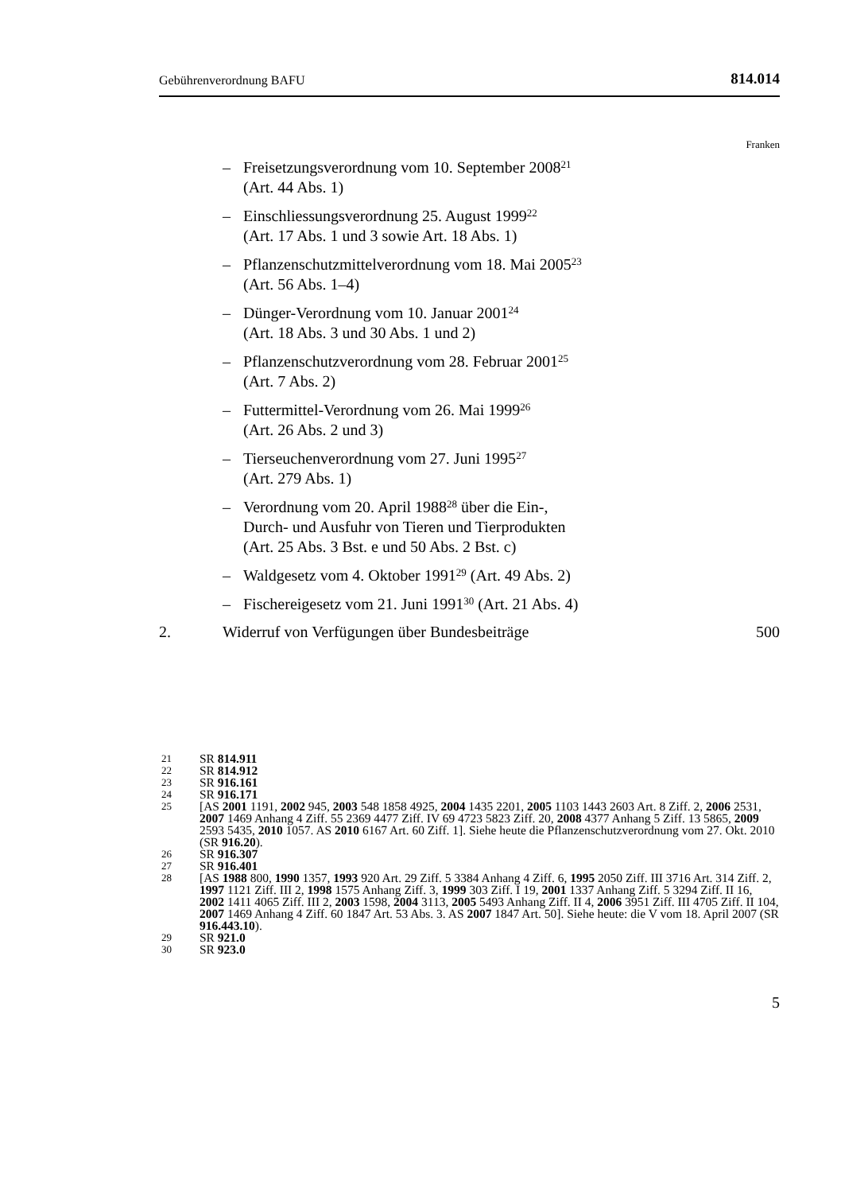Gebührenverordnung BAFU 814.014
Franken
– Freisetzungsverordnung vom 10. September 2008<sup>21</sup>
(Art. 44 Abs. 1)
– Einschliessungsverordnung 25. August 1999<sup>22</sup>
(Art. 17 Abs. 1 und 3 sowie Art. 18 Abs. 1)
– Pflanzenschutzmittelverordnung vom 18. Mai 2005<sup>23</sup>
(Art. 56 Abs. 1–4)
– Dünger-Verordnung vom 10. Januar 2001<sup>24</sup>
(Art. 18 Abs. 3 und 30 Abs. 1 und 2)
– Pflanzenschutzverordnung vom 28. Februar 2001<sup>25</sup>
(Art. 7 Abs. 2)
– Futtermittel-Verordnung vom 26. Mai 1999<sup>26</sup>
(Art. 26 Abs. 2 und 3)
– Tierseuchenverordnung vom 27. Juni 1995<sup>27</sup>
(Art. 279 Abs. 1)
– Verordnung vom 20. April 1988<sup>28</sup> über die Ein-,
Durch- und Ausfuhr von Tieren und Tierprodukten
(Art. 25 Abs. 3 Bst. e und 50 Abs. 2 Bst. c)
– Waldgesetz vom 4. Oktober 1991<sup>29</sup> (Art. 49 Abs. 2)
– Fischereigesetz vom 21. Juni 1991<sup>30</sup> (Art. 21 Abs. 4)
2. Widerruf von Verfügungen über Bundesbeiträge 500
21 SR 814.911
22 SR 814.912
23 SR 916.161
24 SR 916.171
25 [AS 2001 1191, 2002 945, 2003 548 1858 4925, 2004 1435 2201, 2005 1103 1443 2603 Art. 8 Ziff. 2, 2006 2531, 2007 1469 Anhang 4 Ziff. 55 2369 4477 Ziff. IV 69 4723 5823 Ziff. 20, 2008 4377 Anhang 5 Ziff. 13 5865, 2009 2593 5435, 2010 1057. AS 2010 6167 Art. 60 Ziff. 1]. Siehe heute die Pflanzenschutzverordnung vom 27. Okt. 2010 (SR 916.20).
26 SR 916.307
27 SR 916.401
28 [AS 1988 800, 1990 1357, 1993 920 Art. 29 Ziff. 5 3384 Anhang 4 Ziff. 6, 1995 2050 Ziff. III 3716 Art. 314 Ziff. 2, 1997 1121 Ziff. III 2, 1998 1575 Anhang Ziff. 3, 1999 303 Ziff. I 19, 2001 1337 Anhang Ziff. 5 3294 Ziff. II 16, 2002 1411 4065 Ziff. III 2, 2003 1598, 2004 3113, 2005 5493 Anhang Ziff. II 4, 2006 3951 Ziff. III 4705 Ziff. II 104, 2007 1469 Anhang 4 Ziff. 60 1847 Art. 53 Abs. 3. AS 2007 1847 Art. 50]. Siehe heute: die V vom 18. April 2007 (SR 916.443.10).
29 SR 921.0
30 SR 923.0
5